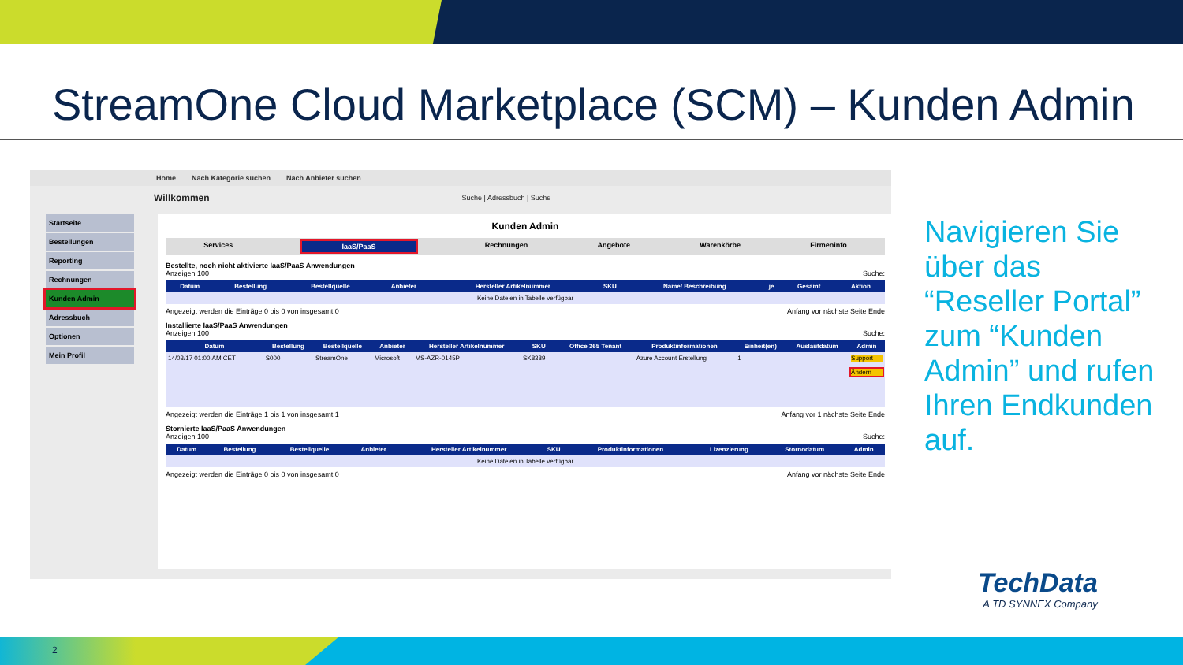StreamOne Cloud Marketplace (SCM) – Kunden Admin
Home Nach Kategorie suchen Nach Anbieter suchen
Willkommen Suche | Adressbuch | Suche
Startseite
Bestellungen
Reporting
Rechnungen
Kunden Admin
Adressbuch
Optionen
Mein Profil
Kunden Admin
Services IaaS/PaaS Rechnungen Angebote Warenkörbe Firmeninfo
Bestellte, noch nicht aktivierte IaaS/PaaS Anwendungen
Anzeigen 100 Suche:
| Datum | Bestellung | Bestellquelle | Anbieter | Hersteller Artikelnummer | SKU | Name/ Beschreibung | je | Gesamt | Aktion |
| --- | --- | --- | --- | --- | --- | --- | --- | --- | --- |
| Keine Dateien in Tabelle verfügbar | | | | | | | | | |
Angezeigt werden die Einträge 0 bis 0 von insgesamt 0 Anfang vor nächste Seite Ende
Installierte IaaS/PaaS Anwendungen
Anzeigen 100 Suche:
| Datum | Bestellung | Bestellquelle | Anbieter | Hersteller Artikelnummer | SKU | Office 365 Tenant | Produktinformationen | Einheit(en) | Auslaufdatum | Admin |
| --- | --- | --- | --- | --- | --- | --- | --- | --- | --- | --- |
| 14/03/17 01:00:AM CET | S000 | StreamOne | Microsoft | MS-AZR-0145P | SK8389 | | Azure Account Erstellung | 1 | | Support Ändern |
Angezeigt werden die Einträge 1 bis 1 von insgesamt 1 Anfang vor 1 nächste Seite Ende
Stornierte IaaS/PaaS Anwendungen
Anzeigen 100 Suche:
| Datum | Bestellung | Bestellquelle | Anbieter | Hersteller Artikelnummer | SKU | Produktinformationen | Lizenzierung | Stornodatum | Admin |
| --- | --- | --- | --- | --- | --- | --- | --- | --- | --- |
| Keine Dateien in Tabelle verfügbar | | | | | | | | | |
Angezeigt werden die Einträge 0 bis 0 von insgesamt 0 Anfang vor nächste Seite Ende
Navigieren Sie über das “Reseller Portal” zum “Kunden Admin” und rufen Ihren Endkunden auf.
TechData
A TD SYNNEX Company
2